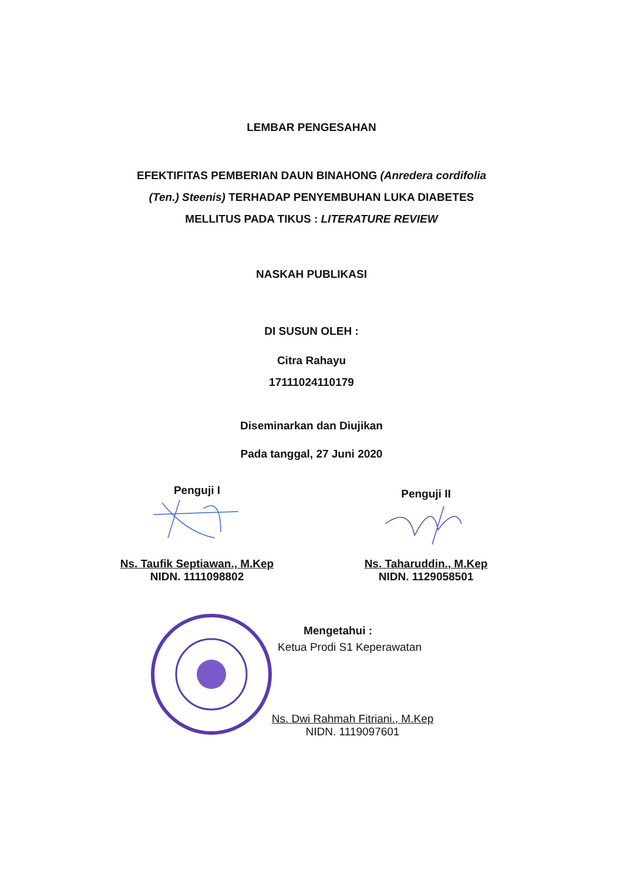LEMBAR PENGESAHAN
EFEKTIFITAS PEMBERIAN DAUN BINAHONG (Anredera cordifolia
(Ten.) Steenis) TERHADAP PENYEMBUHAN LUKA DIABETES
MELLITUS PADA TIKUS : LITERATURE REVIEW
NASKAH PUBLIKASI
DI SUSUN OLEH :
Citra Rahayu
17111024110179
Diseminarkan dan Diujikan
Pada tanggal, 27 Juni 2020
Penguji I
Ns. Taufik Septiawan., M.Kep
NIDN. 1111098802
Penguji II
Ns. Taharuddin., M.Kep
NIDN. 1129058501
Mengetahui :
Ketua Prodi S1 Keperawatan
Ns. Dwi Rahmah Fitriani., M.Kep
NIDN. 1119097601